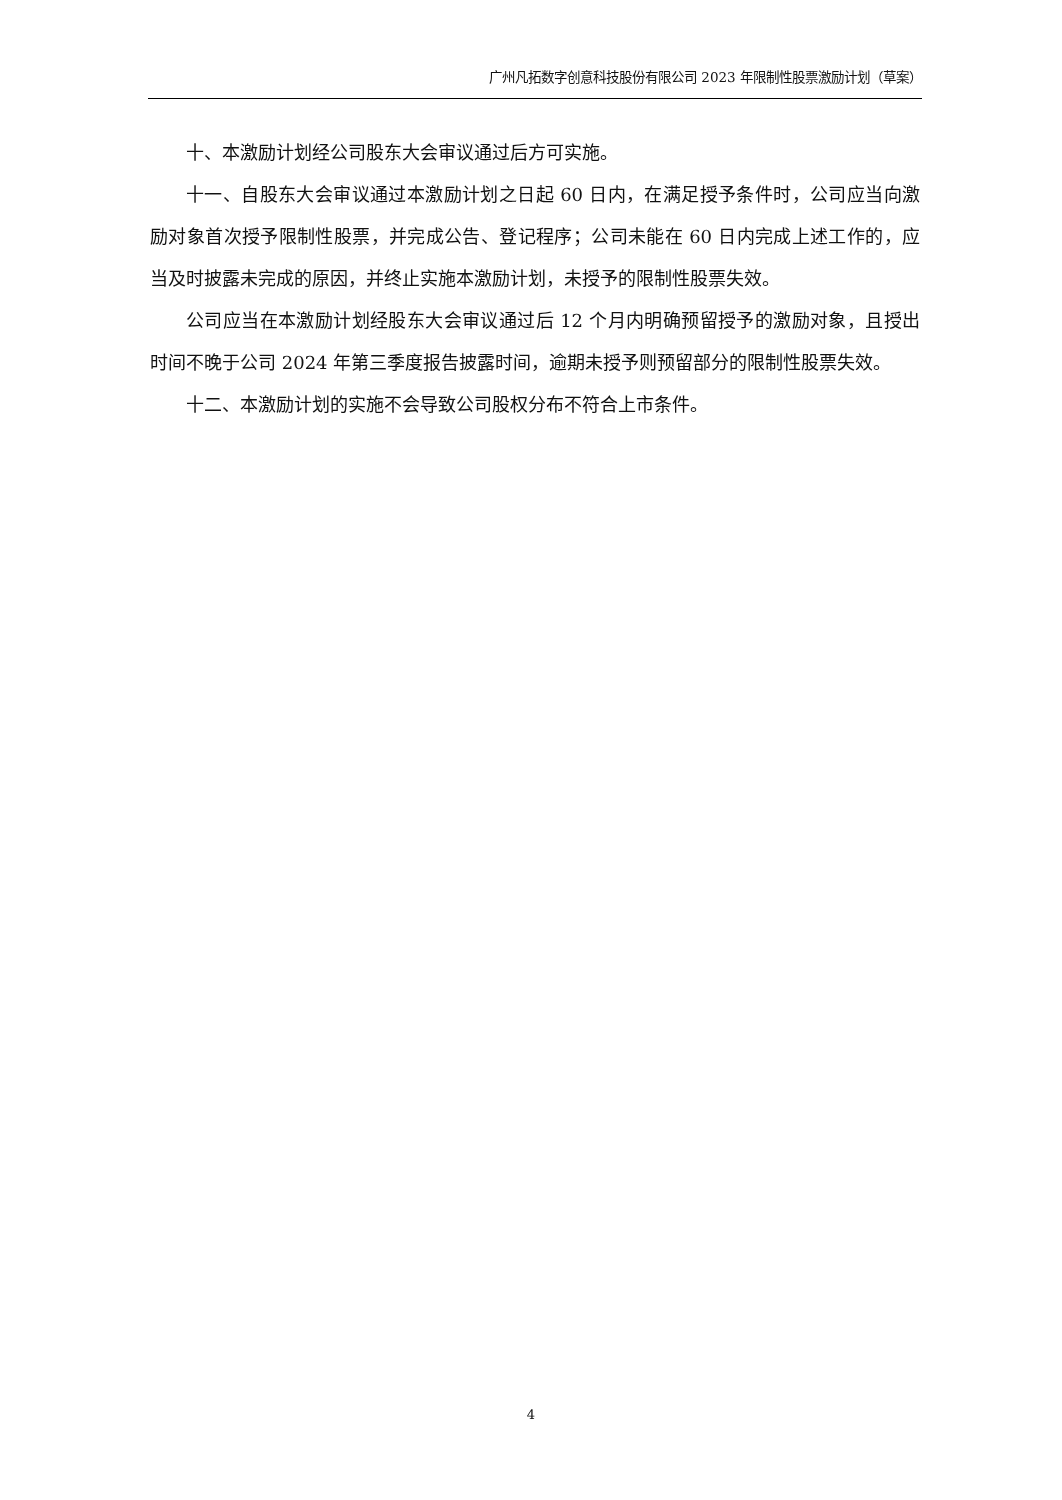广州凡拓数字创意科技股份有限公司 2023 年限制性股票激励计划（草案）
十、本激励计划经公司股东大会审议通过后方可实施。
十一、自股东大会审议通过本激励计划之日起 60 日内，在满足授予条件时，公司应当向激励对象首次授予限制性股票，并完成公告、登记程序；公司未能在 60 日内完成上述工作的，应当及时披露未完成的原因，并终止实施本激励计划，未授予的限制性股票失效。
公司应当在本激励计划经股东大会审议通过后 12 个月内明确预留授予的激励对象，且授出时间不晚于公司 2024 年第三季度报告披露时间，逾期未授予则预留部分的限制性股票失效。
十二、本激励计划的实施不会导致公司股权分布不符合上市条件。
4